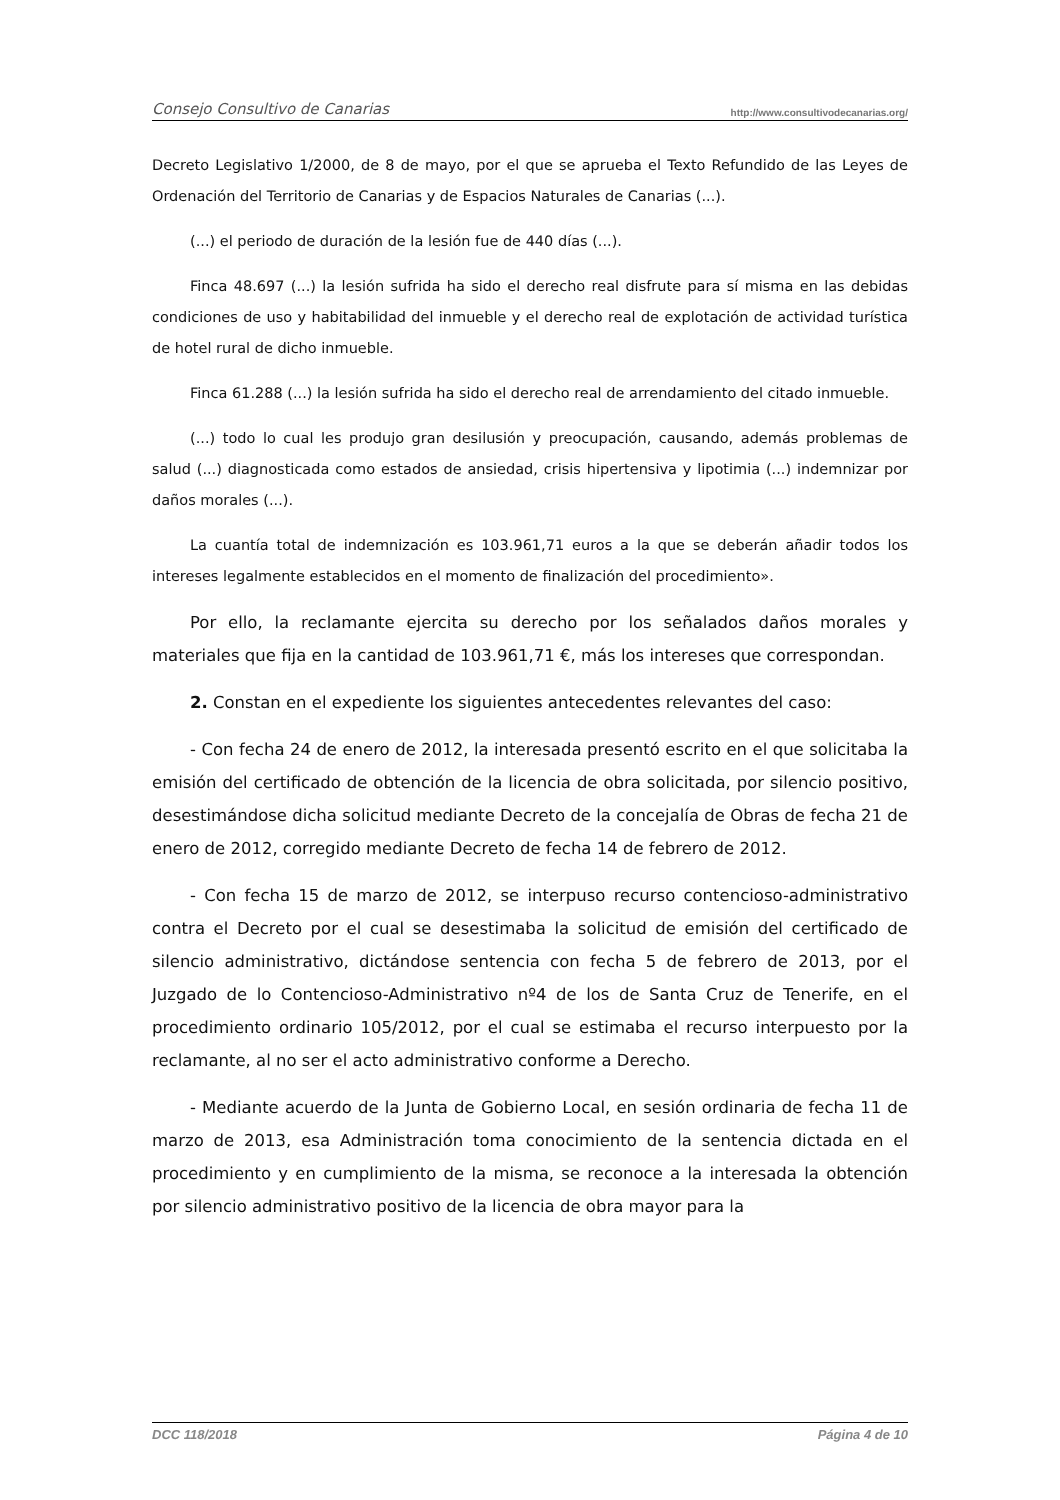Consejo Consultivo de Canarias http://www.consultivodecanarias.org/
Decreto Legislativo 1/2000, de 8 de mayo, por el que se aprueba el Texto Refundido de las Leyes de Ordenación del Territorio de Canarias y de Espacios Naturales de Canarias (...).
(...) el periodo de duración de la lesión fue de 440 días (...).
Finca 48.697 (...) la lesión sufrida ha sido el derecho real disfrute para sí misma en las debidas condiciones de uso y habitabilidad del inmueble y el derecho real de explotación de actividad turística de hotel rural de dicho inmueble.
Finca 61.288 (...) la lesión sufrida ha sido el derecho real de arrendamiento del citado inmueble.
(...) todo lo cual les produjo gran desilusión y preocupación, causando, además problemas de salud (...) diagnosticada como estados de ansiedad, crisis hipertensiva y lipotimia (...) indemnizar por daños morales (...).
La cuantía total de indemnización es 103.961,71 euros a la que se deberán añadir todos los intereses legalmente establecidos en el momento de finalización del procedimiento».
Por ello, la reclamante ejercita su derecho por los señalados daños morales y materiales que fija en la cantidad de 103.961,71 €, más los intereses que correspondan.
2. Constan en el expediente los siguientes antecedentes relevantes del caso:
- Con fecha 24 de enero de 2012, la interesada presentó escrito en el que solicitaba la emisión del certificado de obtención de la licencia de obra solicitada, por silencio positivo, desestimándose dicha solicitud mediante Decreto de la concejalía de Obras de fecha 21 de enero de 2012, corregido mediante Decreto de fecha 14 de febrero de 2012.
- Con fecha 15 de marzo de 2012, se interpuso recurso contencioso-administrativo contra el Decreto por el cual se desestimaba la solicitud de emisión del certificado de silencio administrativo, dictándose sentencia con fecha 5 de febrero de 2013, por el Juzgado de lo Contencioso-Administrativo nº4 de los de Santa Cruz de Tenerife, en el procedimiento ordinario 105/2012, por el cual se estimaba el recurso interpuesto por la reclamante, al no ser el acto administrativo conforme a Derecho.
- Mediante acuerdo de la Junta de Gobierno Local, en sesión ordinaria de fecha 11 de marzo de 2013, esa Administración toma conocimiento de la sentencia dictada en el procedimiento y en cumplimiento de la misma, se reconoce a la interesada la obtención por silencio administrativo positivo de la licencia de obra mayor para la
DCC 118/2018 Página 4 de 10